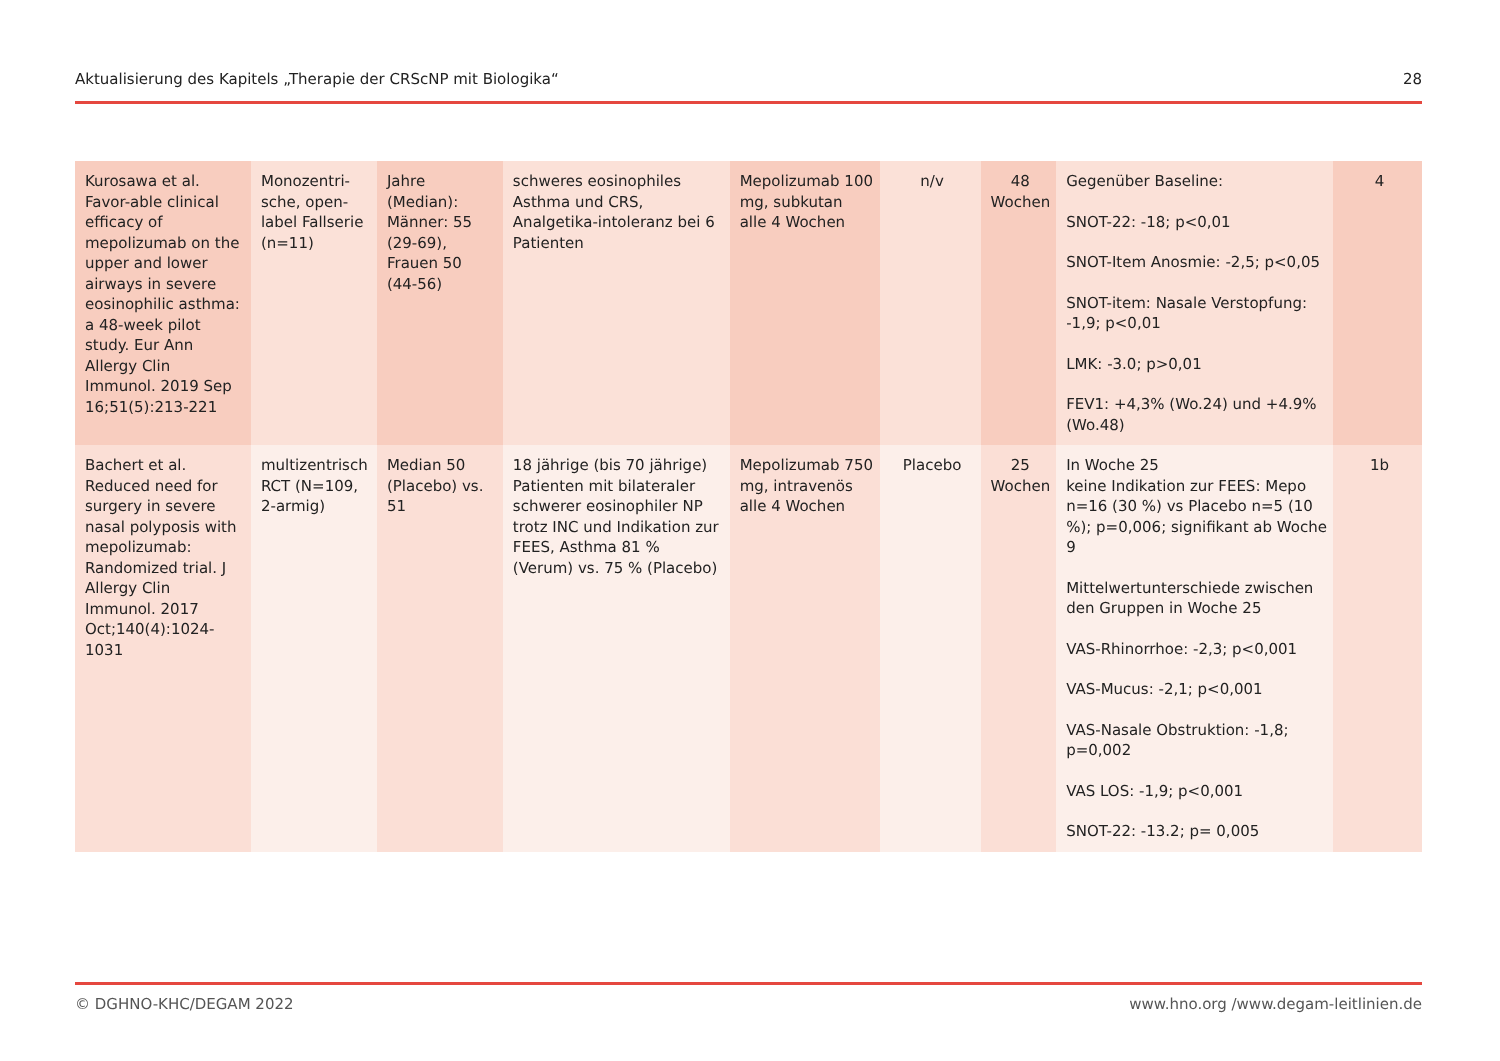Aktualisierung des Kapitels „Therapie der CRScNP mit Biologika“28
| Kurosawa et al. Favor-able clinical efficacy of mepolizumab on the upper and lower airways in severe eosinophilic asthma: a 48-week pilot study. Eur Ann Allergy Clin Immunol. 2019 Sep 16;51(5):213-221 | Monozentri-sche, open-label Fallserie (n=11) | Jahre (Median): Männer: 55 (29-69), Frauen 50 (44-56) | schweres eosinophiles Asthma und CRS, Analgetika-intoleranz bei 6 Patienten | Mepolizumab 100 mg, subkutan alle 4 Wochen | n/v | 48 Wochen | Gegenüber Baseline: SNOT-22: -18; p<0,01 SNOT-Item Anosmie: -2,5; p<0,05 SNOT-item: Nasale Verstopfung: -1,9; p<0,01 LMK: -3.0; p>0,01 FEV1: +4,3% (Wo.24) und +4.9% (Wo.48) | 4 |
| Bachert et al. Reduced need for surgery in severe nasal polyposis with mepolizumab: Randomized trial. J Allergy Clin Immunol. 2017 Oct;140(4):1024-1031 | multizentrisch RCT (N=109, 2-armig) | Median 50 (Placebo) vs. 51 | 18 jährige (bis 70 jährige) Patienten mit bilateraler schwerer eosinophiler NP trotz INC und Indikation zur FEES, Asthma 81 % (Verum) vs. 75 % (Placebo) | Mepolizumab 750 mg, intravenös alle 4 Wochen | Placebo | 25 Wochen | In Woche 25 keine Indikation zur FEES: Mepo n=16 (30 %) vs Placebo n=5 (10 %); p=0,006; signifikant ab Woche 9 Mittelwertunterschiede zwischen den Gruppen in Woche 25 VAS-Rhinorrhoe: -2,3; p<0,001 VAS-Mucus: -2,1; p<0,001 VAS-Nasale Obstruktion: -1,8; p=0,002 VAS LOS: -1,9; p<0,001 SNOT-22: -13.2; p= 0,005 | 1b |
© DGHNO-KHC/DEGAM 2022 www.hno.org /www.degam-leitlinien.de